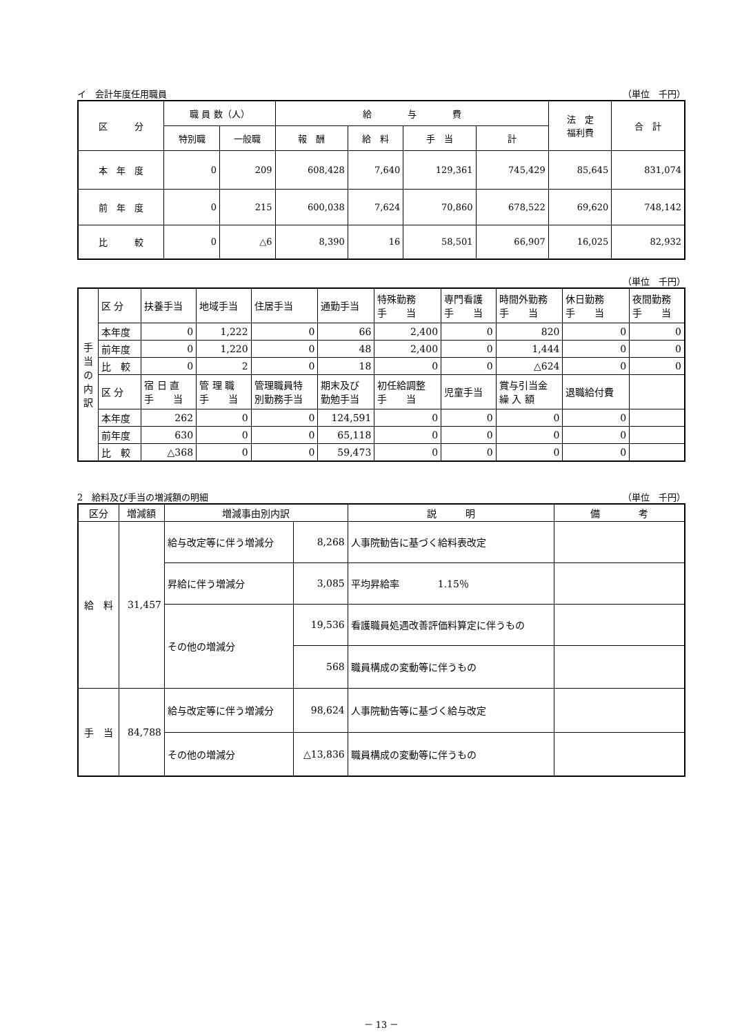イ　会計年度任用職員 （単位　千円）
| 区 分 | 職 員 数（人） | | 給 与 費 | | | | 法 定 福利費 | 合 計 |
| --- | --- | --- | --- | --- | --- | --- | --- | --- |
| | 特別職 | 一般職 | 報 酬 | 給 料 | 手 当 | 計 | | |
| 本 年 度 | 0 | 209 | 608,428 | 7,640 | 129,361 | 745,429 | 85,645 | 831,074 |
| 前 年 度 | 0 | 215 | 600,038 | 7,624 | 70,860 | 678,522 | 69,620 | 748,142 |
| 比 較 | 0 | △6 | 8,390 | 16 | 58,501 | 66,907 | 16,025 | 82,932 |
（単位　千円）
| 手 当 の 内 訳 | 区 分 | 扶養手当 | 地域手当 | 住居手当 | 通勤手当 | 特殊勤務 手 当 | 専門看護 手 当 | 時間外勤務 手 当 | 休日勤務 手 当 | 夜間勤務 手 当 |
| | 本年度 | 0 | 1,222 | 0 | 66 | 2,400 | 0 | 820 | 0 | 0 |
| | 前年度 | 0 | 1,220 | 0 | 48 | 2,400 | 0 | 1,444 | 0 | 0 |
| | 比 較 | 0 | 2 | 0 | 18 | 0 | 0 | △624 | 0 | 0 |
| | 区 分 | 宿 日 直 手 当 | 管 理 職 手 当 | 管理職員特 別勤務手当 | 期末及び 勤勉手当 | 初任給調整 手 当 | 児童手当 | 賞与引当金 繰 入 額 | 退職給付費 | |
| | 本年度 | 262 | 0 | 0 | 124,591 | 0 | 0 | 0 | 0 | |
| | 前年度 | 630 | 0 | 0 | 65,118 | 0 | 0 | 0 | 0 | |
| | 比 較 | △368 | 0 | 0 | 59,473 | 0 | 0 | 0 | 0 | |
2　給料及び手当の増減額の明細 （単位　千円）
| 区分 | 増減額 | 増減事由別内訳 | | 説 明 | 備 考 |
| --- | --- | --- | --- | --- | --- |
| 給 料 | 31,457 | 給与改定等に伴う増減分 | 8,268 | 人事院勧告に基づく給料表改定 | |
| | | 昇給に伴う増減分 | 3,085 | 平均昇給率 1.15％ | |
| | | その他の増減分 | 19,536 | 看護職員処遇改善評価料算定に伴うもの | |
| | | | 568 | 職員構成の変動等に伴うもの | |
| 手 当 | 84,788 | 給与改定等に伴う増減分 | 98,624 | 人事院勧告等に基づく給与改定 | |
| | | その他の増減分 | △13,836 | 職員構成の変動等に伴うもの | |
－ 13 －